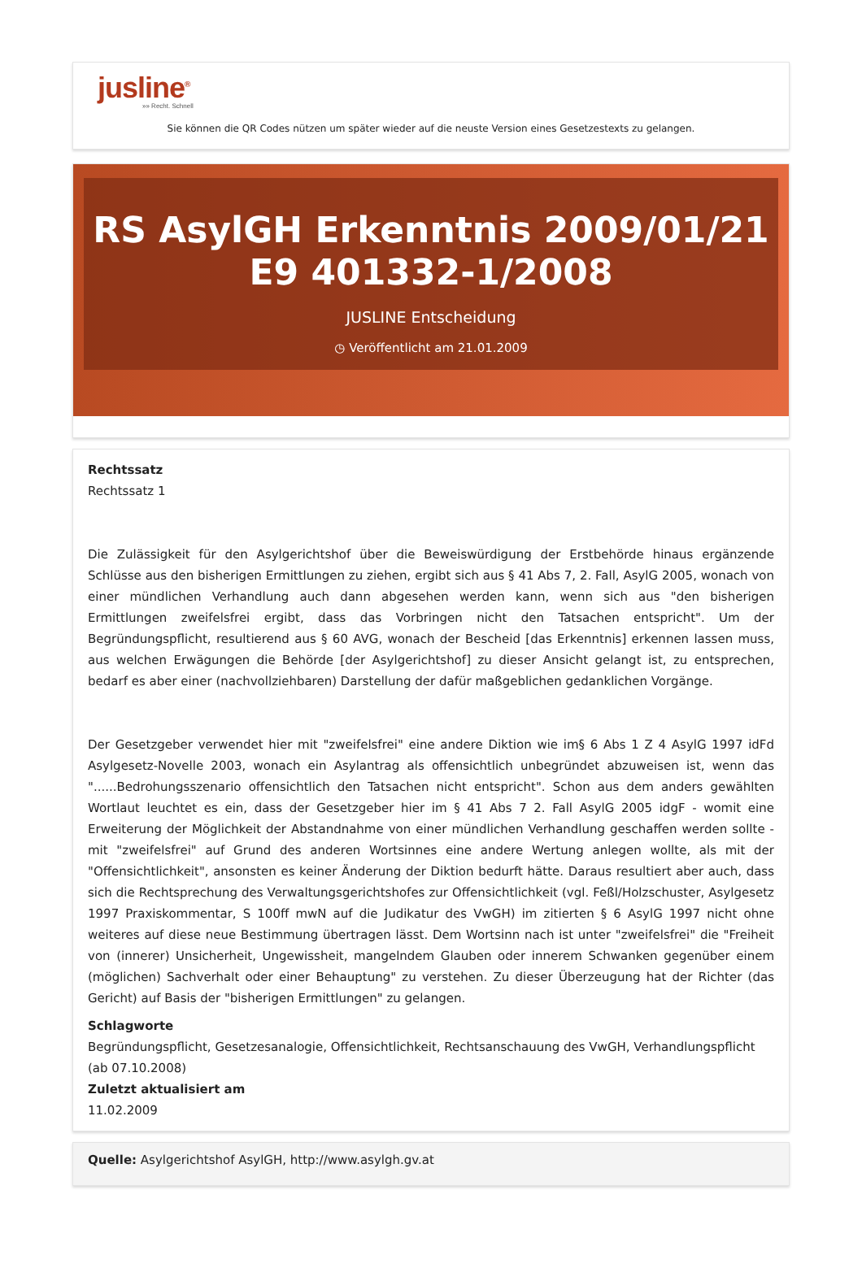jusline<sup>®</sup>
»» Recht. Schnell
Sie können die QR Codes nützen um später wieder auf die neuste Version eines Gesetzestexts zu gelangen.
RS AsylGH Erkenntnis 2009/01/21 E9 401332-1/2008
JUSLINE Entscheidung
◷ Veröffentlicht am 21.01.2009
Rechtssatz
Rechtssatz 1
Die Zulässigkeit für den Asylgerichtshof über die Beweiswürdigung der Erstbehörde hinaus ergänzende Schlüsse aus den bisherigen Ermittlungen zu ziehen, ergibt sich aus § 41 Abs 7, 2. Fall, AsylG 2005, wonach von einer mündlichen Verhandlung auch dann abgesehen werden kann, wenn sich aus "den bisherigen Ermittlungen zweifelsfrei ergibt, dass das Vorbringen nicht den Tatsachen entspricht". Um der Begründungspflicht, resultierend aus § 60 AVG, wonach der Bescheid [das Erkenntnis] erkennen lassen muss, aus welchen Erwägungen die Behörde [der Asylgerichtshof] zu dieser Ansicht gelangt ist, zu entsprechen, bedarf es aber einer (nachvollziehbaren) Darstellung der dafür maßgeblichen gedanklichen Vorgänge.
Der Gesetzgeber verwendet hier mit "zweifelsfrei" eine andere Diktion wie im§ 6 Abs 1 Z 4 AsylG 1997 idFd Asylgesetz-Novelle 2003, wonach ein Asylantrag als offensichtlich unbegründet abzuweisen ist, wenn das "......Bedrohungsszenario offensichtlich den Tatsachen nicht entspricht". Schon aus dem anders gewählten Wortlaut leuchtet es ein, dass der Gesetzgeber hier im § 41 Abs 7 2. Fall AsylG 2005 idgF - womit eine Erweiterung der Möglichkeit der Abstandnahme von einer mündlichen Verhandlung geschaffen werden sollte - mit "zweifelsfrei" auf Grund des anderen Wortsinnes eine andere Wertung anlegen wollte, als mit der "Offensichtlichkeit", ansonsten es keiner Änderung der Diktion bedurft hätte. Daraus resultiert aber auch, dass sich die Rechtsprechung des Verwaltungsgerichtshofes zur Offensichtlichkeit (vgl. Feßl/Holzschuster, Asylgesetz 1997 Praxiskommentar, S 100ff mwN auf die Judikatur des VwGH) im zitierten § 6 AsylG 1997 nicht ohne weiteres auf diese neue Bestimmung übertragen lässt. Dem Wortsinn nach ist unter "zweifelsfrei" die "Freiheit von (innerer) Unsicherheit, Ungewissheit, mangelndem Glauben oder innerem Schwanken gegenüber einem (möglichen) Sachverhalt oder einer Behauptung" zu verstehen. Zu dieser Überzeugung hat der Richter (das Gericht) auf Basis der "bisherigen Ermittlungen" zu gelangen.
Schlagworte
Begründungspflicht, Gesetzesanalogie, Offensichtlichkeit, Rechtsanschauung des VwGH, Verhandlungspflicht (ab 07.10.2008)
Zuletzt aktualisiert am
11.02.2009
Quelle: Asylgerichtshof AsylGH, http://www.asylgh.gv.at